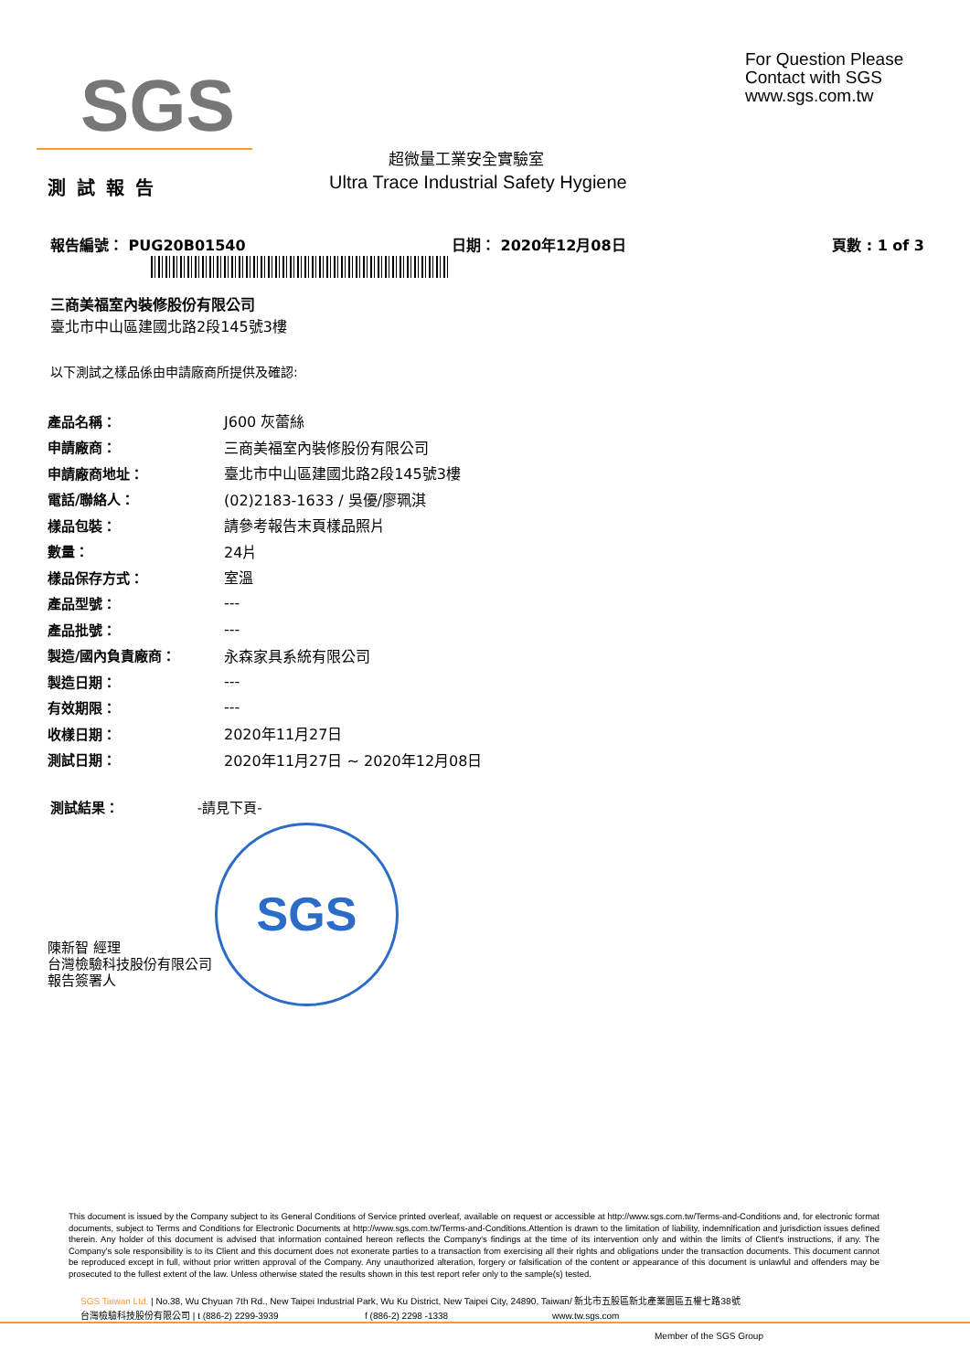SGS
For Question Please
Contact with SGS
www.sgs.com.tw
超微量工業安全實驗室
Ultra Trace Industrial Safety Hygiene
測試報告
報告編號： PUG20B01540 日期： 2020年12月08日 頁數 : 1 of 3
三商美福室內裝修股份有限公司
臺北市中山區建國北路2段145號3樓
以下測試之樣品係由申請廠商所提供及確認:
| 產品名稱： | J600 灰蕾絲 |
| 申請廠商： | 三商美福室內裝修股份有限公司 |
| 申請廠商地址： | 臺北市中山區建國北路2段145號3樓 |
| 電話/聯絡人： | (02)2183-1633 / 吳優/廖珮淇 |
| 樣品包裝： | 請參考報告末頁樣品照片 |
| 數量： | 24片 |
| 樣品保存方式： | 室溫 |
| 產品型號： | --- |
| 產品批號： | --- |
| 製造/國內負責廠商： | 永森家具系統有限公司 |
| 製造日期： | --- |
| 有效期限： | --- |
| 收樣日期： | 2020年11月27日 |
| 測試日期： | 2020年11月27日 ~ 2020年12月08日 |
測試結果： -請見下頁-
SGS
陳新智 經理
台灣檢驗科技股份有限公司
報告簽署人
This document is issued by the Company subject to its General Conditions of Service printed overleaf, available on request or accessible at http://www.sgs.com.tw/Terms-and-Conditions and, for electronic format documents, subject to Terms and Conditions for Electronic Documents at http://www.sgs.com.tw/Terms-and-Conditions.Attention is drawn to the limitation of liability, indemnification and jurisdiction issues defined therein. Any holder of this document is advised that information contained hereon reflects the Company's findings at the time of its intervention only and within the limits of Client's instructions, if any. The Company's sole responsibility is to its Client and this document does not exonerate parties to a transaction from exercising all their rights and obligations under the transaction documents. This document cannot be reproduced except in full, without prior written approval of the Company. Any unauthorized alteration, forgery or falsification of the content or appearance of this document is unlawful and offenders may be prosecuted to the fullest extent of the law. Unless otherwise stated the results shown in this test report refer only to the sample(s) tested.
SGS Taiwan Ltd. | No.38, Wu Chyuan 7th Rd., New Taipei Industrial Park, Wu Ku District, New Taipei City, 24890, Taiwan/ 新北市五股區新北產業園區五權七路38號
台灣檢驗科技股份有限公司 | t (886-2) 2299-3939 f (886-2) 2298 -1338 www.tw.sgs.com
Member of the SGS Group